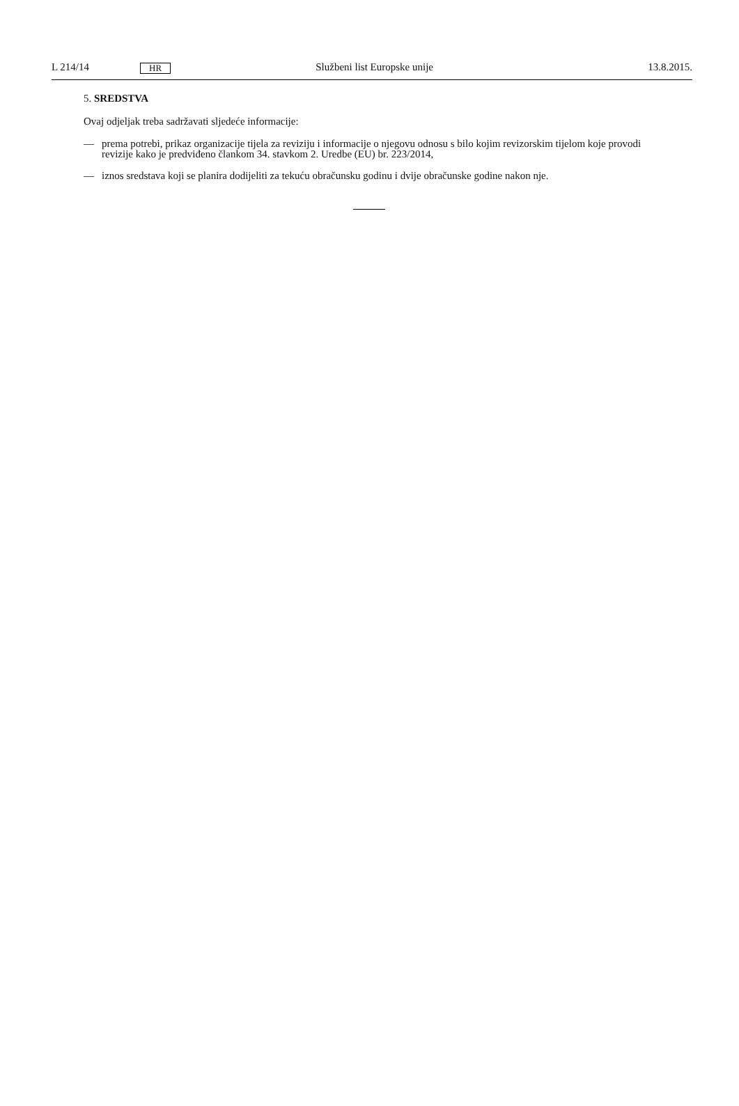L 214/14 HR Službeni list Europske unije 13.8.2015.
5. SREDSTVA
Ovaj odjeljak treba sadržavati sljedeće informacije:
— prema potrebi, prikaz organizacije tijela za reviziju i informacije o njegovu odnosu s bilo kojim revizorskim tijelom koje provodi revizije kako je predviđeno člankom 34. stavkom 2. Uredbe (EU) br. 223/2014,
— iznos sredstava koji se planira dodijeliti za tekuću obračunsku godinu i dvije obračunske godine nakon nje.